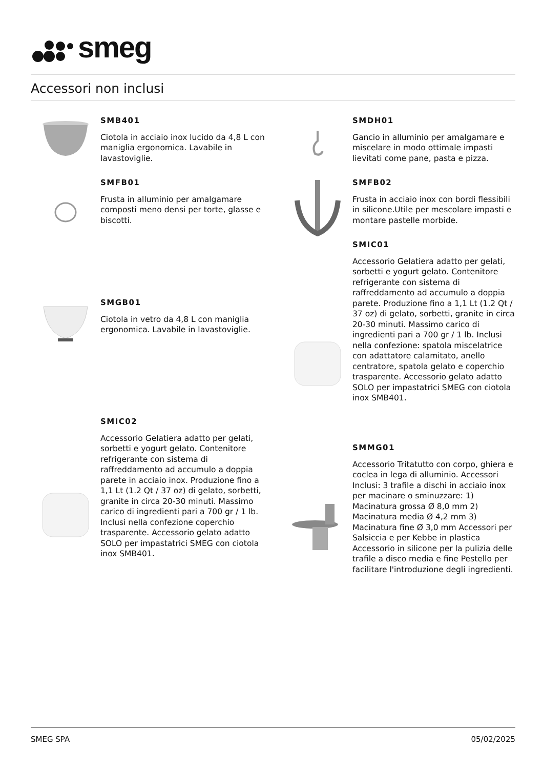smeg
Accessori non inclusi
SMB401
Ciotola in acciaio inox lucido da 4,8 L con maniglia ergonomica. Lavabile in lavastoviglie.
SMDH01
Gancio in alluminio per amalgamare e miscelare in modo ottimale impasti lievitati come pane, pasta e pizza.
SMFB01
Frusta in alluminio per amalgamare composti meno densi per torte, glasse e biscotti.
SMFB02
Frusta in acciaio inox con bordi flessibili in silicone.Utile per mescolare impasti e montare pastelle morbide.
SMGB01
Ciotola in vetro da 4,8 L con maniglia ergonomica. Lavabile in lavastoviglie.
SMIC01
Accessorio Gelatiera adatto per gelati, sorbetti e yogurt gelato. Contenitore refrigerante con sistema di raffreddamento ad accumulo a doppia parete. Produzione fino a 1,1 Lt (1.2 Qt / 37 oz) di gelato, sorbetti, granite in circa 20-30 minuti. Massimo carico di ingredienti pari a 700 gr / 1 lb. Inclusi nella confezione: spatola miscelatrice con adattatore calamitato, anello centratore, spatola gelato e coperchio trasparente. Accessorio gelato adatto SOLO per impastatrici SMEG con ciotola inox SMB401.
SMIC02
Accessorio Gelatiera adatto per gelati, sorbetti e yogurt gelato. Contenitore refrigerante con sistema di raffreddamento ad accumulo a doppia parete in acciaio inox. Produzione fino a 1,1 Lt (1.2 Qt / 37 oz) di gelato, sorbetti, granite in circa 20-30 minuti. Massimo carico di ingredienti pari a 700 gr / 1 lb. Inclusi nella confezione coperchio trasparente. Accessorio gelato adatto SOLO per impastatrici SMEG con ciotola inox SMB401.
SMMG01
Accessorio Tritatutto con corpo, ghiera e coclea in lega di alluminio. Accessori Inclusi: 3 trafile a dischi in acciaio inox per macinare o sminuzzare: 1) Macinatura grossa Ø 8,0 mm 2) Macinatura media Ø 4,2 mm 3) Macinatura fine Ø 3,0 mm Accessori per Salsiccia e per Kebbe in plastica Accessorio in silicone per la pulizia delle trafile a disco media e fine Pestello per facilitare l'introduzione degli ingredienti.
SMEG SPA 05/02/2025